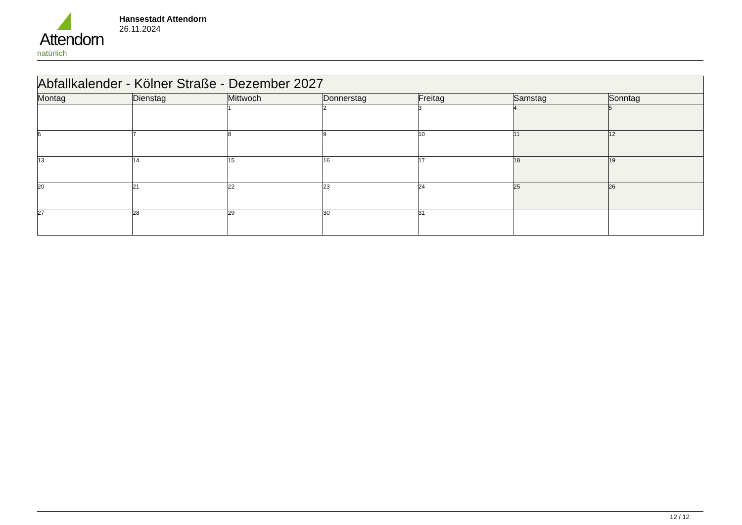Attendorn
natürlich
Hansestadt Attendorn
26.11.2024
| Abfallkalender - Kölner Straße - Dezember 2027 | | | | | | |
| --- | --- | --- | --- | --- | --- | --- |
| Montag | Dienstag | Mittwoch | Donnerstag | Freitag | Samstag | Sonntag |
| | | 1 | 2 | 3 | 4 | 5 |
| 6 | 7 | 8 | 9 | 10 | 11 | 12 |
| 13 | 14 | 15 | 16 | 17 | 18 | 19 |
| 20 | 21 | 22 | 23 | 24 | 25 | 26 |
| 27 | 28 | 29 | 30 | 31 | | |
12 / 12